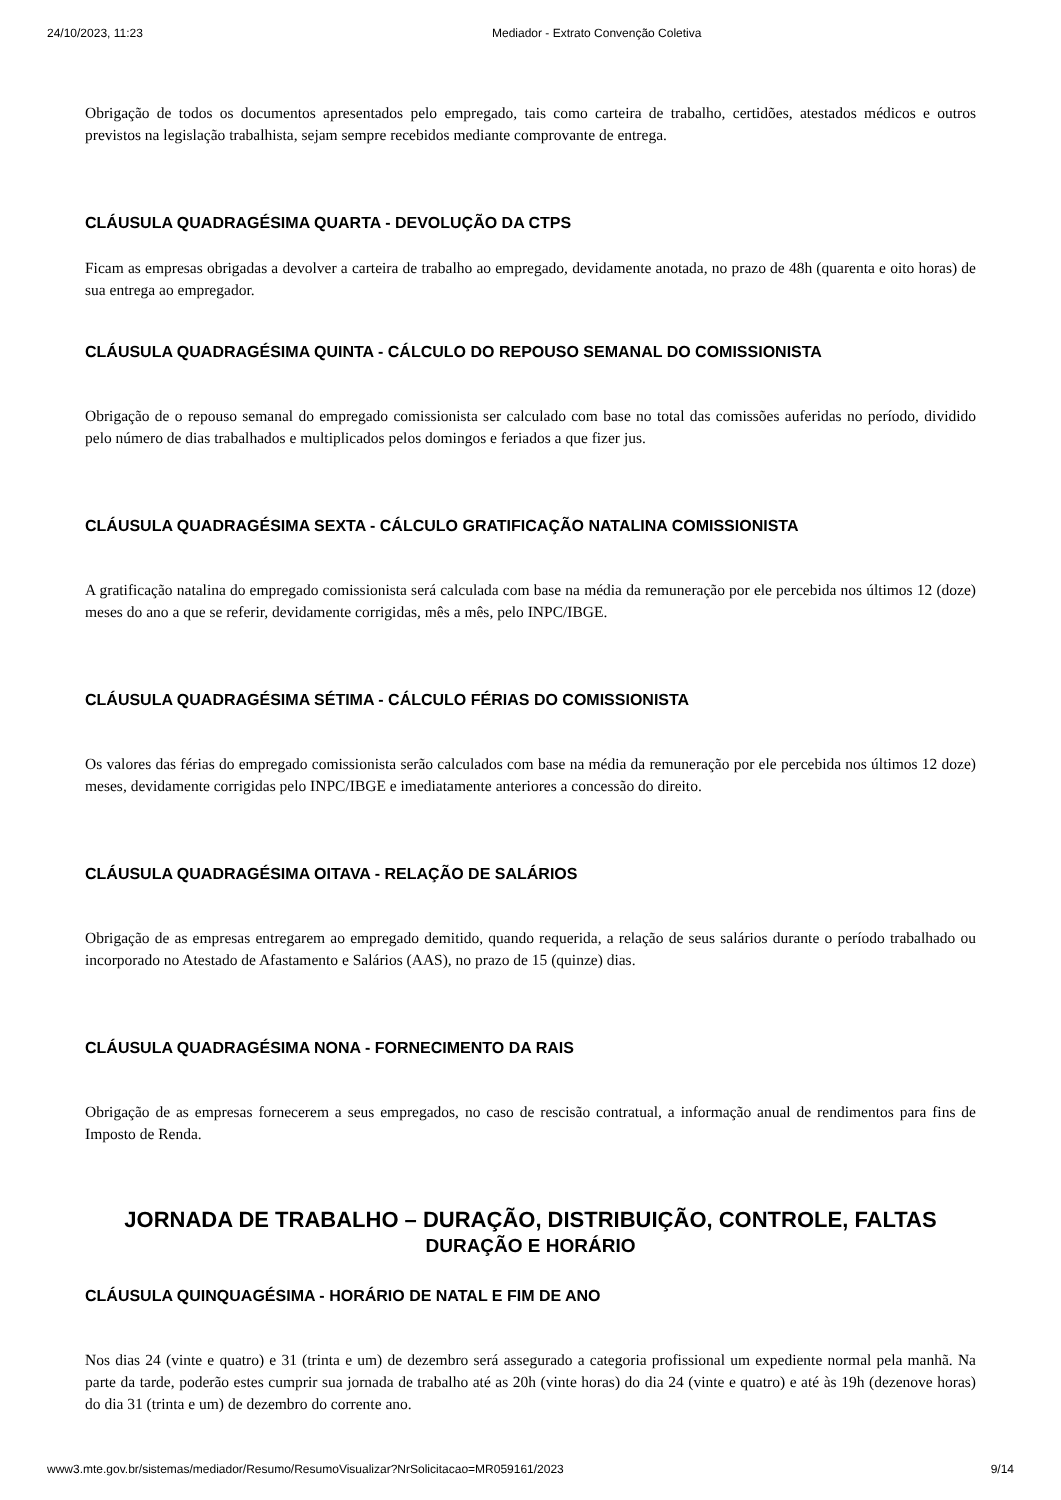24/10/2023, 11:23 Mediador - Extrato Convenção Coletiva
Obrigação de todos os documentos apresentados pelo empregado, tais como carteira de trabalho, certidões, atestados médicos e outros previstos na legislação trabalhista, sejam sempre recebidos mediante comprovante de entrega.
CLÁUSULA QUADRAGÉSIMA QUARTA - DEVOLUÇÃO DA CTPS
Ficam as empresas obrigadas a devolver a carteira de trabalho ao empregado, devidamente anotada, no prazo de 48h (quarenta e oito horas) de sua entrega ao empregador.
CLÁUSULA QUADRAGÉSIMA QUINTA - CÁLCULO DO REPOUSO SEMANAL DO COMISSIONISTA
Obrigação de o repouso semanal do empregado comissionista ser calculado com base no total das comissões auferidas no período, dividido pelo número de dias trabalhados e multiplicados pelos domingos e feriados a que fizer jus.
CLÁUSULA QUADRAGÉSIMA SEXTA - CÁLCULO GRATIFICAÇÃO NATALINA COMISSIONISTA
A gratificação natalina do empregado comissionista será calculada com base na média da remuneração por ele percebida nos últimos 12 (doze) meses do ano a que se referir, devidamente corrigidas, mês a mês, pelo INPC/IBGE.
CLÁUSULA QUADRAGÉSIMA SÉTIMA - CÁLCULO FÉRIAS DO COMISSIONISTA
Os valores das férias do empregado comissionista serão calculados com base na média da remuneração por ele percebida nos últimos 12 doze) meses, devidamente corrigidas pelo INPC/IBGE e imediatamente anteriores a concessão do direito.
CLÁUSULA QUADRAGÉSIMA OITAVA - RELAÇÃO DE SALÁRIOS
Obrigação de as empresas entregarem ao empregado demitido, quando requerida, a relação de seus salários durante o período trabalhado ou incorporado no Atestado de Afastamento e Salários (AAS), no prazo de 15 (quinze) dias.
CLÁUSULA QUADRAGÉSIMA NONA - FORNECIMENTO DA RAIS
Obrigação de as empresas fornecerem a seus empregados, no caso de rescisão contratual, a informação anual de rendimentos para fins de Imposto de Renda.
JORNADA DE TRABALHO – DURAÇÃO, DISTRIBUIÇÃO, CONTROLE, FALTAS
DURAÇÃO E HORÁRIO
CLÁUSULA QUINQUAGÉSIMA - HORÁRIO DE NATAL E FIM DE ANO
Nos dias 24 (vinte e quatro) e 31 (trinta e um) de dezembro será assegurado a categoria profissional um expediente normal pela manhã. Na parte da tarde, poderão estes cumprir sua jornada de trabalho até as 20h (vinte horas) do dia 24 (vinte e quatro) e até às 19h (dezenove horas) do dia 31 (trinta e um) de dezembro do corrente ano.
www3.mte.gov.br/sistemas/mediador/Resumo/ResumoVisualizar?NrSolicitacao=MR059161/2023 9/14